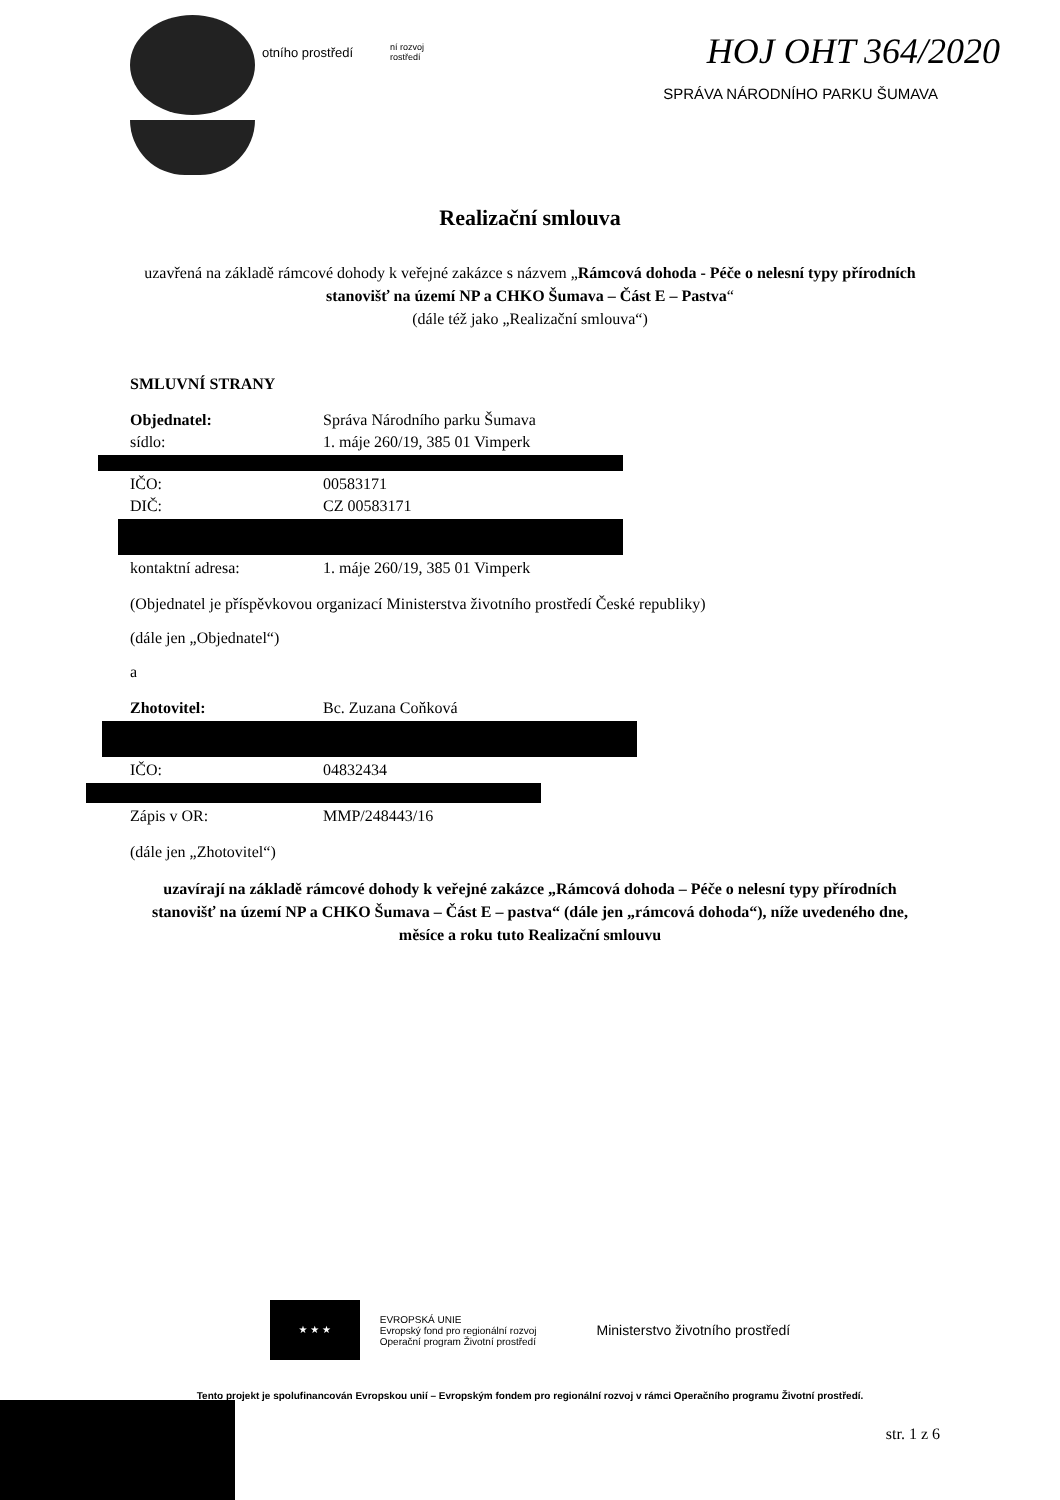otního prostředí
ní rozvoj
rostředí
HOJ OHT 364/2020
SPRÁVA NÁRODNÍHO PARKU ŠUMAVA
Realizační smlouva
uzavřená na základě rámcové dohody k veřejné zakázce s názvem „Rámcová dohoda - Péče o nelesní typy přírodních stanovišť na území NP a CHKO Šumava – Část E – Pastva“
(dále též jako „Realizační smlouva“)
SMLUVNÍ STRANY
Objednatel: Správa Národního parku Šumava
sídlo: 1. máje 260/19, 385 01 Vimperk
IČO: 00583171
DIČ: CZ 00583171
kontaktní adresa: 1. máje 260/19, 385 01 Vimperk
(Objednatel je příspěvkovou organizací Ministerstva životního prostředí České republiky)
(dále jen „Objednatel“)
a
Zhotovitel: Bc. Zuzana Coňková
IČO: 04832434
Zápis v OR: MMP/248443/16
(dále jen „Zhotovitel“)
uzavírají na základě rámcové dohody k veřejné zakázce „Rámcová dohoda – Péče o nelesní typy přírodních stanovišť na území NP a CHKO Šumava – Část E – pastva“ (dále jen „rámcová dohoda“), níže uvedeného dne, měsíce a roku tuto Realizační smlouvu
★ ★ ★
EVROPSKÁ UNIE
Evropský fond pro regionální rozvoj
Operační program Životní prostředí
Ministerstvo životního prostředí
Tento projekt je spolufinancován Evropskou unií – Evropským fondem pro regionální rozvoj v rámci Operačního programu Životní prostředí.
str. 1 z 6